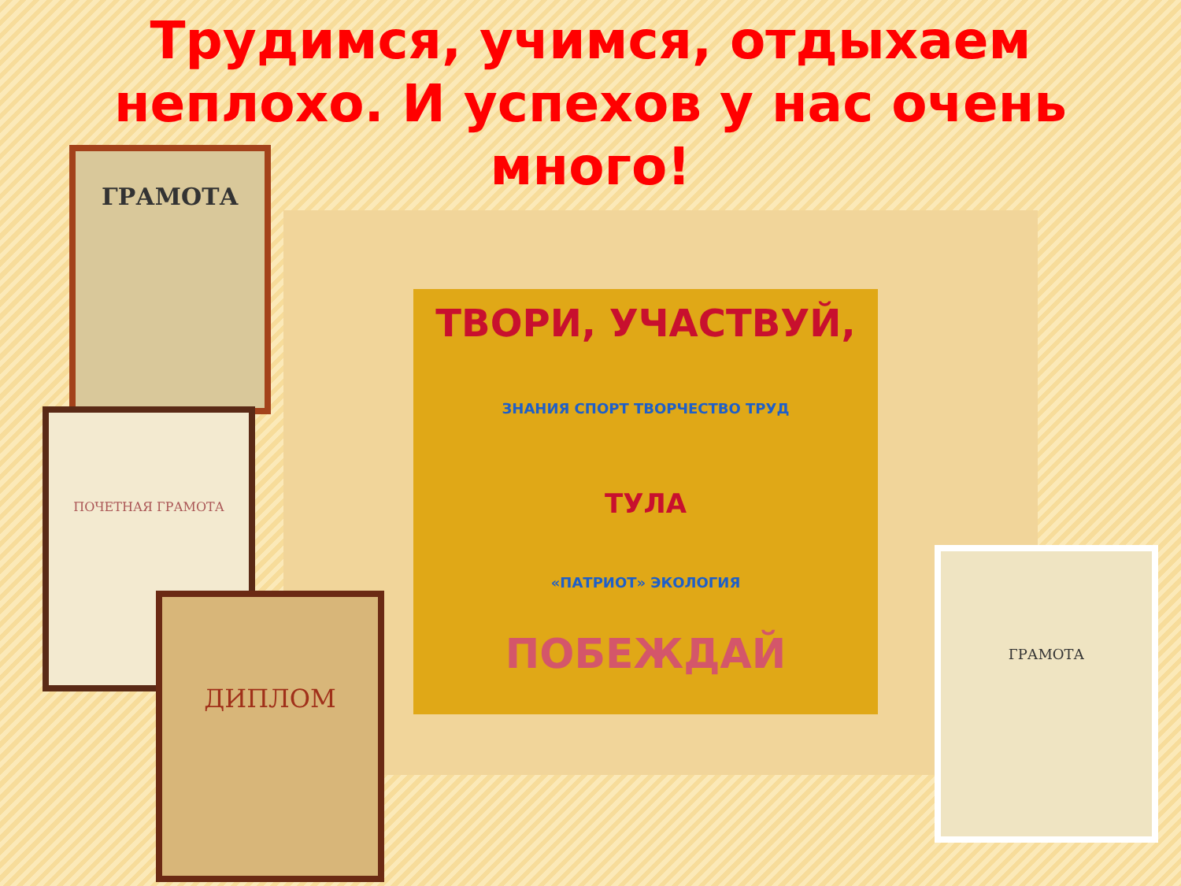Трудимся, учимся, отдыхаем неплохо. И успехов у нас очень много!
ГРАМОТА
ТВОРИ, УЧАСТВУЙ,
ЗНАНИЯ СПОРТ ТВОРЧЕСТВО ТРУД
ТУЛА
«ПАТРИОТ» ЭКОЛОГИЯ
ПОБЕЖДАЙ
ПОЧЕТНАЯ ГРАМОТА
ДИПЛОМ
ГРАМОТА